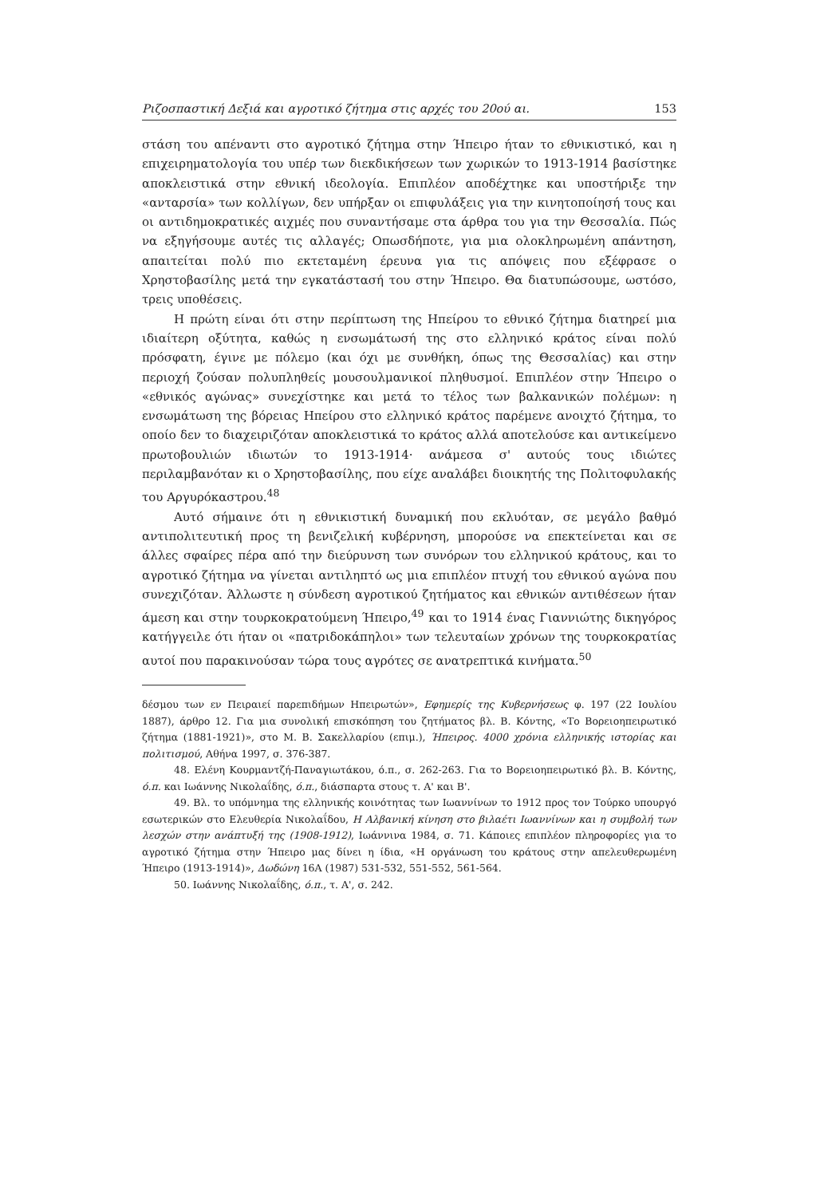Ριζοσπαστική Δεξιά και αγροτικό ζήτημα στις αρχές του 20ού αι. 153
στάση του απέναντι στο αγροτικό ζήτημα στην Ήπειρο ήταν το εθνικιστικό, και η επιχειρηματολογία του υπέρ των διεκδικήσεων των χωρικών το 1913-1914 βασίστηκε αποκλειστικά στην εθνική ιδεολογία. Επιπλέον αποδέχτηκε και υποστήριξε την «ανταρσία» των κολλίγων, δεν υπήρξαν οι επιφυλάξεις για την κινητοποίησή τους και οι αντιδημοκρατικές αιχμές που συναντήσαμε στα άρθρα του για την Θεσσαλία. Πώς να εξηγήσουμε αυτές τις αλλαγές; Οπωσδήποτε, για μια ολοκληρωμένη απάντηση, απαιτείται πολύ πιο εκτεταμένη έρευνα για τις απόψεις που εξέφρασε ο Χρηστοβασίλης μετά την εγκατάστασή του στην Ήπειρο. Θα διατυπώσουμε, ωστόσο, τρεις υποθέσεις.
Η πρώτη είναι ότι στην περίπτωση της Ηπείρου το εθνικό ζήτημα διατηρεί μια ιδιαίτερη οξύτητα, καθώς η ενσωμάτωσή της στο ελληνικό κράτος είναι πολύ πρόσφατη, έγινε με πόλεμο (και όχι με συνθήκη, όπως της Θεσσαλίας) και στην περιοχή ζούσαν πολυπληθείς μουσουλμανικοί πληθυσμοί. Επιπλέον στην Ήπειρο ο «εθνικός αγώνας» συνεχίστηκε και μετά το τέλος των βαλκανικών πολέμων: η ενσωμάτωση της βόρειας Ηπείρου στο ελληνικό κράτος παρέμενε ανοιχτό ζήτημα, το οποίο δεν το διαχειριζόταν αποκλειστικά το κράτος αλλά αποτελούσε και αντικείμενο πρωτοβουλιών ιδιωτών το 1913-1914· ανάμεσα σ' αυτούς τους ιδιώτες περιλαμβανόταν κι ο Χρηστοβασίλης, που είχε αναλάβει διοικητής της Πολιτοφυλακής του Αργυρόκαστρου.<sup>48</sup>
Αυτό σήμαινε ότι η εθνικιστική δυναμική που εκλυόταν, σε μεγάλο βαθμό αντιπολιτευτική προς τη βενιζελική κυβέρνηση, μπορούσε να επεκτείνεται και σε άλλες σφαίρες πέρα από την διεύρυνση των συνόρων του ελληνικού κράτους, και το αγροτικό ζήτημα να γίνεται αντιληπτό ως μια επιπλέον πτυχή του εθνικού αγώνα που συνεχιζόταν. Άλλωστε η σύνδεση αγροτικού ζητήματος και εθνικών αντιθέσεων ήταν άμεση και στην τουρκοκρατούμενη Ήπειρο,<sup>49</sup> και το 1914 ένας Γιαννιώτης δικηγόρος κατήγγειλε ότι ήταν οι «πατριδοκάπηλοι» των τελευταίων χρόνων της τουρκοκρατίας αυτοί που παρακινούσαν τώρα τους αγρότες σε ανατρεπτικά κινήματα.<sup>50</sup>
δέσμου των εν Πειραιεί παρεπιδήμων Ηπειρωτών», Εφημερίς της Κυβερνήσεως φ. 197 (22 Ιουλίου 1887), άρθρο 12. Για μια συνολική επισκόπηση του ζητήματος βλ. Β. Κόντης, «Το Βορειοηπειρωτικό ζήτημα (1881-1921)», στο Μ. Β. Σακελλαρίου (επιμ.), Ήπειρος. 4000 χρόνια ελληνικής ιστορίας και πολιτισμού, Αθήνα 1997, σ. 376-387.
48. Ελένη Κουρμαντζή-Παναγιωτάκου, ό.π., σ. 262-263. Για το Βορειοηπειρωτικό βλ. Β. Κόντης, ό.π. και Ιωάννης Νικολαΐδης, ό.π., διάσπαρτα στους τ. Α' και Β'.
49. Βλ. το υπόμνημα της ελληνικής κοινότητας των Ιωαννίνων το 1912 προς τον Τούρκο υπουργό εσωτερικών στο Ελευθερία Νικολαΐδου, Η Αλβανική κίνηση στο βιλαέτι Ιωαννίνων και η συμβολή των λεσχών στην ανάπτυξή της (1908-1912), Ιωάννινα 1984, σ. 71. Κάποιες επιπλέον πληροφορίες για το αγροτικό ζήτημα στην Ήπειρο μας δίνει η ίδια, «Η οργάνωση του κράτους στην απελευθερωμένη Ήπειρο (1913-1914)», Δωδώνη 16Α (1987) 531-532, 551-552, 561-564.
50. Ιωάννης Νικολαΐδης, ό.π., τ. Α', σ. 242.